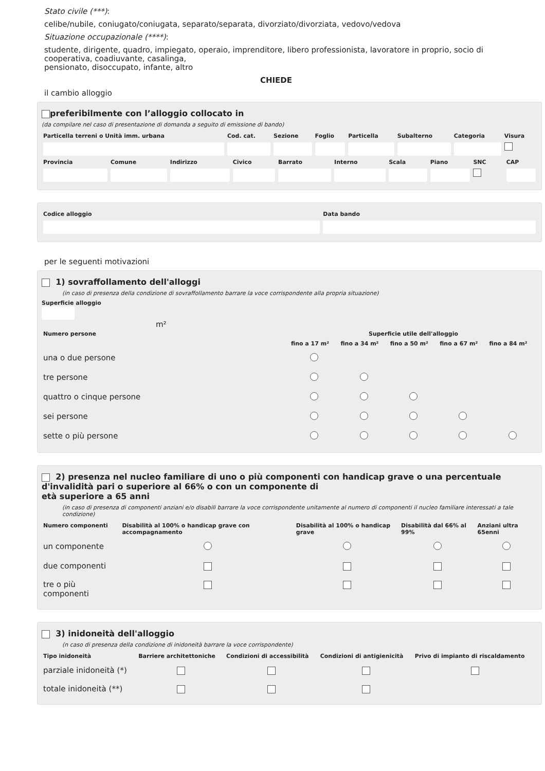Stato civile (***):
celibe/nubile, coniugato/coniugata, separato/separata, divorziato/divorziata, vedovo/vedova
Situazione occupazionale (****):
studente, dirigente, quadro, impiegato, operaio, imprenditore, libero professionista, lavoratore in proprio, socio di cooperativa, coadiuvante, casalinga,
pensionato, disoccupato, infante, altro
CHIEDE
il cambio alloggio
preferibilmente con l’alloggio collocato in
(da compilare nel caso di presentazione di domanda a seguito di emissione di bando)
| Particella terreni o Unità imm. urbana | Cod. cat. | Sezione | Foglio | Particella | Subalterno | Categoria | Visura |
| --- | --- | --- | --- | --- | --- | --- | --- |
| Provincia | Comune | Indirizzo | Civico | Barrato | Interno | Scala | Piano | SNC | CAP |
| --- | --- | --- | --- | --- | --- | --- | --- | --- | --- |
| Codice alloggio | Data bando |
| --- | --- |
per le seguenti motivazioni
1) sovraffollamento dell'alloggi
(in caso di presenza della condizione di sovraffollamento barrare la voce corrispondente alla propria situazione)
Superficie alloggio
m²
| Numero persone | Superficie utile dell'alloggio | | | | |
| --- | --- | --- | --- | --- | --- |
| | fino a 17 m² | fino a 34 m² | fino a 50 m² | fino a 67 m² | fino a 84 m² |
| una o due persone | | | | | |
| tre persone | | | | | |
| quattro o cinque persone | | | | | |
| sei persone | | | | | |
| sette o più persone | | | | | |
2) presenza nel nucleo familiare di uno o più componenti con handicap grave o una percentuale d'invalidità pari o superiore al 66% o con un componente di
età superiore a 65 anni
(in caso di presenza di componenti anziani e/o disabili barrare la voce corrispondente unitamente al numero di componenti il nucleo familiare interessati a tale condizione)
| Numero componenti | Disabilità al 100% o handicap grave con accompagnamento | Disabilità al 100% o handicap grave | Disabilità dal 66% al 99% | Anziani ultra 65enni |
| --- | --- | --- | --- | --- |
| un componente | | | | |
| due componenti | | | | |
| tre o più componenti | | | | |
3) inidoneità dell'alloggio
(n caso di presenza della condizione di inidoneità barrare la voce corrispondente)
| Tipo inidoneità | Barriere architettoniche | Condizioni di accessibilità | Condizioni di antigienicità | Privo di impianto di riscaldamento |
| --- | --- | --- | --- | --- |
| parziale inidoneità (*) | | | | |
| totale inidoneità (**) | | | | |